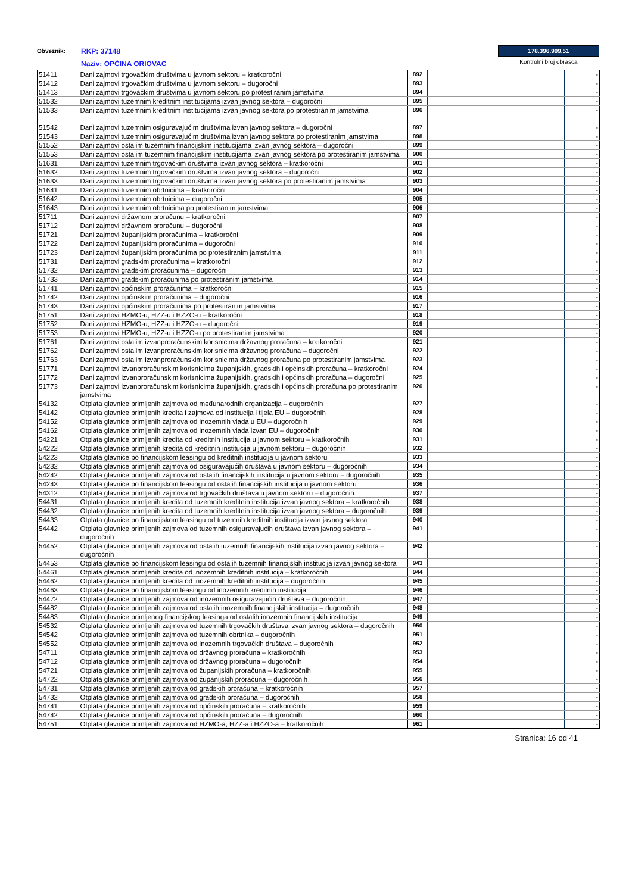Obveznik:
RKP: 37148
Naziv: OPĆINA ORIOVAC
178.396.999,51
Kontrolni broj obrasca
| 51411 | Dani zajmovi trgovačkim društvima u javnom sektoru – kratkoročni | 892 | | | - |
| 51412 | Dani zajmovi trgovačkim društvima u javnom sektoru – dugoročni | 893 | | | - |
| 51413 | Dani zajmovi trgovačkim društvima u javnom sektoru po protestiranim jamstvima | 894 | | | - |
| 51532 | Dani zajmovi tuzemnim kreditnim institucijama izvan javnog sektora – dugoročni | 895 | | | - |
| 51533 | Dani zajmovi tuzemnim kreditnim institucijama izvan javnog sektora po protestiranim jamstvima | 896 | | | - |
| 51542 | Dani zajmovi tuzemnim osiguravajućim društvima izvan javnog sektora – dugoročni | 897 | | | - |
| 51543 | Dani zajmovi tuzemnim osiguravajućim društvima izvan javnog sektora po protestiranim jamstvima | 898 | | | - |
| 51552 | Dani zajmovi ostalim tuzemnim financijskim institucijama izvan javnog sektora – dugoročni | 899 | | | - |
| 51553 | Dani zajmovi ostalim tuzemnim financijskim institucijama izvan javnog sektora po protestiranim jamstvima | 900 | | | - |
| 51631 | Dani zajmovi tuzemnim trgovačkim društvima izvan javnog sektora – kratkoročni | 901 | | | - |
| 51632 | Dani zajmovi tuzemnim trgovačkim društvima izvan javnog sektora – dugoročni | 902 | | | - |
| 51633 | Dani zajmovi tuzemnim trgovačkim društvima izvan javnog sektora po protestiranim jamstvima | 903 | | | - |
| 51641 | Dani zajmovi tuzemnim obrtnicima – kratkoročni | 904 | | | - |
| 51642 | Dani zajmovi tuzemnim obrtnicima – dugoročni | 905 | | | - |
| 51643 | Dani zajmovi tuzemnim obrtnicima po protestiranim jamstvima | 906 | | | - |
| 51711 | Dani zajmovi državnom proračunu – kratkoročni | 907 | | | - |
| 51712 | Dani zajmovi državnom proračunu – dugoročni | 908 | | | - |
| 51721 | Dani zajmovi županijskim proračunima – kratkoročni | 909 | | | - |
| 51722 | Dani zajmovi županijskim proračunima – dugoročni | 910 | | | - |
| 51723 | Dani zajmovi županijskim proračunima po protestiranim jamstvima | 911 | | | - |
| 51731 | Dani zajmovi gradskim proračunima – kratkoročni | 912 | | | - |
| 51732 | Dani zajmovi gradskim proračunima – dugoročni | 913 | | | - |
| 51733 | Dani zajmovi gradskim proračunima po protestiranim jamstvima | 914 | | | - |
| 51741 | Dani zajmovi općinskim proračunima – kratkoročni | 915 | | | - |
| 51742 | Dani zajmovi općinskim proračunima – dugoročni | 916 | | | - |
| 51743 | Dani zajmovi općinskim proračunima po protestiranim jamstvima | 917 | | | - |
| 51751 | Dani zajmovi HZMO-u, HZZ-u i HZZO-u – kratkoročni | 918 | | | - |
| 51752 | Dani zajmovi HZMO-u, HZZ-u i HZZO-u – dugoročni | 919 | | | - |
| 51753 | Dani zajmovi HZMO-u, HZZ-u i HZZO-u po protestiranim jamstvima | 920 | | | - |
| 51761 | Dani zajmovi ostalim izvanproračunskim korisnicima državnog proračuna – kratkoročni | 921 | | | - |
| 51762 | Dani zajmovi ostalim izvanproračunskim korisnicima državnog proračuna – dugoročni | 922 | | | - |
| 51763 | Dani zajmovi ostalim izvanproračunskim korisnicima državnog proračuna po protestiranim jamstvima | 923 | | | - |
| 51771 | Dani zajmovi izvanproračunskim korisnicima županijskih, gradskih i općinskih proračuna – kratkoročni | 924 | | | - |
| 51772 | Dani zajmovi izvanproračunskim korisnicima županijskih, gradskih i općinskih proračuna – dugoročni | 925 | | | - |
| 51773 | Dani zajmovi izvanproračunskim korisnicima županijskih, gradskih i općinskih proračuna po protestiranim jamstvima | 926 | | | - |
| 54132 | Otplata glavnice primljenih zajmova od međunarodnih organizacija – dugoročnih | 927 | | | - |
| 54142 | Otplata glavnice primljenih kredita i zajmova od institucija i tijela EU – dugoročnih | 928 | | | - |
| 54152 | Otplata glavnice primljenih zajmova od inozemnih vlada u EU – dugoročnih | 929 | | | - |
| 54162 | Otplata glavnice primljenih zajmova od inozemnih vlada izvan EU – dugoročnih | 930 | | | - |
| 54221 | Otplata glavnice primljenih kredita od kreditnih institucija u javnom sektoru – kratkoročnih | 931 | | | - |
| 54222 | Otplata glavnice primljenih kredita od kreditnih institucija u javnom sektoru – dugoročnih | 932 | | | - |
| 54223 | Otplata glavnice po financijskom leasingu od kreditnih institucija u javnom sektoru | 933 | | | - |
| 54232 | Otplata glavnice primljenih zajmova od osiguravajućih društava u javnom sektoru – dugoročnih | 934 | | | - |
| 54242 | Otplata glavnice primljenih zajmova od ostalih financijskih institucija u javnom sektoru – dugoročnih | 935 | | | - |
| 54243 | Otplata glavnice po financijskom leasingu od ostalih financijskih institucija u javnom sektoru | 936 | | | - |
| 54312 | Otplata glavnice primljenih zajmova od trgovačkih društava u javnom sektoru – dugoročnih | 937 | | | - |
| 54431 | Otplata glavnice primljenih kredita od tuzemnih kreditnih institucija izvan javnog sektora – kratkoročnih | 938 | | | - |
| 54432 | Otplata glavnice primljenih kredita od tuzemnih kreditnih institucija izvan javnog sektora – dugoročnih | 939 | | | - |
| 54433 | Otplata glavnice po financijskom leasingu od tuzemnih kreditnih institucija izvan javnog sektora | 940 | | | - |
| 54442 | Otplata glavnice primljenih zajmova od tuzemnih osiguravajućih društava izvan javnog sektora – dugoročnih | 941 | | | - |
| 54452 | Otplata glavnice primljenih zajmova od ostalih tuzemnih financijskih institucija izvan javnog sektora – dugoročnih | 942 | | | - |
| 54453 | Otplata glavnice po financijskom leasingu od ostalih tuzemnih financijskih institucija izvan javnog sektora | 943 | | | - |
| 54461 | Otplata glavnice primljenih kredita od inozemnih kreditnih institucija – kratkoročnih | 944 | | | - |
| 54462 | Otplata glavnice primljenih kredita od inozemnih kreditnih institucija – dugoročnih | 945 | | | - |
| 54463 | Otplata glavnice po financijskom leasingu od inozemnih kreditnih institucija | 946 | | | - |
| 54472 | Otplata glavnice primljenih zajmova od inozemnih osiguravajućih društava – dugoročnih | 947 | | | - |
| 54482 | Otplata glavnice primljenih zajmova od ostalih inozemnih financijskih institucija – dugoročnih | 948 | | | - |
| 54483 | Otplata glavnice primljenog financijskog leasinga od ostalih inozemnih financijskih institucija | 949 | | | - |
| 54532 | Otplata glavnice primljenih zajmova od tuzemnih trgovačkih društava izvan javnog sektora – dugoročnih | 950 | | | - |
| 54542 | Otplata glavnice primljenih zajmova od tuzemnih obrtnika – dugoročnih | 951 | | | - |
| 54552 | Otplata glavnice primljenih zajmova od inozemnih trgovačkih društava – dugoročnih | 952 | | | - |
| 54711 | Otplata glavnice primljenih zajmova od državnog proračuna – kratkoročnih | 953 | | | - |
| 54712 | Otplata glavnice primljenih zajmova od državnog proračuna – dugoročnih | 954 | | | - |
| 54721 | Otplata glavnice primljenih zajmova od županijskih proračuna – kratkoročnih | 955 | | | - |
| 54722 | Otplata glavnice primljenih zajmova od županijskih proračuna – dugoročnih | 956 | | | - |
| 54731 | Otplata glavnice primljenih zajmova od gradskih proračuna – kratkoročnih | 957 | | | - |
| 54732 | Otplata glavnice primljenih zajmova od gradskih proračuna – dugoročnih | 958 | | | - |
| 54741 | Otplata glavnice primljenih zajmova od općinskih proračuna – kratkoročnih | 959 | | | - |
| 54742 | Otplata glavnice primljenih zajmova od općinskih proračuna – dugoročnih | 960 | | | - |
| 54751 | Otplata glavnice primljenih zajmova od HZMO-a, HZZ-a i HZZO-a – kratkoročnih | 961 | | | - |
Stranica: 16 od 41